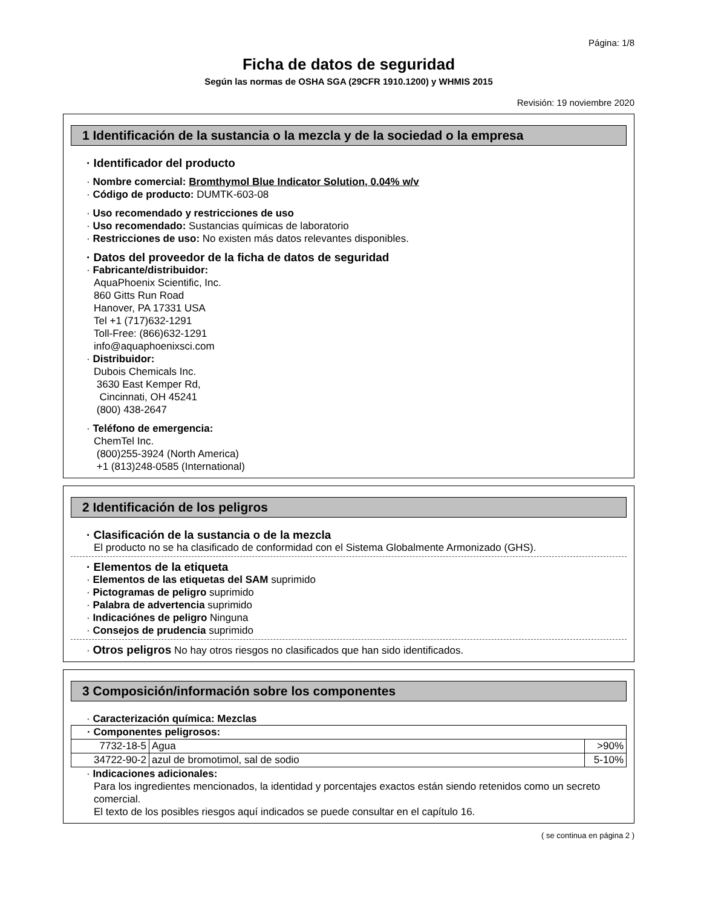Página: 1/8
Ficha de datos de seguridad
Según las normas de OSHA SGA (29CFR 1910.1200) y WHMIS 2015
Revisión: 19 noviembre 2020
1 Identificación de la sustancia o la mezcla y de la sociedad o la empresa
· Identificador del producto
· Nombre comercial: Bromthymol Blue Indicator Solution, 0.04% w/v
· Código de producto: DUMTK-603-08
· Uso recomendado y restricciones de uso
· Uso recomendado: Sustancias químicas de laboratorio
· Restricciones de uso: No existen más datos relevantes disponibles.
· Datos del proveedor de la ficha de datos de seguridad
· Fabricante/distribuidor:
AquaPhoenix Scientific, Inc.
860 Gitts Run Road
Hanover, PA 17331 USA
Tel +1 (717)632-1291
Toll-Free: (866)632-1291
info@aquaphoenixsci.com
· Distribuidor:
Dubois Chemicals Inc.
3630 East Kemper Rd,
Cincinnati, OH 45241
(800) 438-2647
· Teléfono de emergencia:
ChemTel Inc.
(800)255-3924 (North America)
+1 (813)248-0585 (International)
2 Identificación de los peligros
· Clasificación de la sustancia o de la mezcla
El producto no se ha clasificado de conformidad con el Sistema Globalmente Armonizado (GHS).
· Elementos de la etiqueta
· Elementos de las etiquetas del SAM suprimido
· Pictogramas de peligro suprimido
· Palabra de advertencia suprimido
· Indicaciónes de peligro Ninguna
· Consejos de prudencia suprimido
· Otros peligros No hay otros riesgos no clasificados que han sido identificados.
3 Composición/información sobre los componentes
· Caracterización química: Mezclas
| · Componentes peligrosos: | | |
| 7732-18-5 | Agua | >90% |
| 34722-90-2 | azul de bromotimol, sal de sodio | 5-10% |
· Indicaciones adicionales:
Para los ingredientes mencionados, la identidad y porcentajes exactos están siendo retenidos como un secreto comercial.
El texto de los posibles riesgos aquí indicados se puede consultar en el capítulo 16.
( se continua en página 2 )